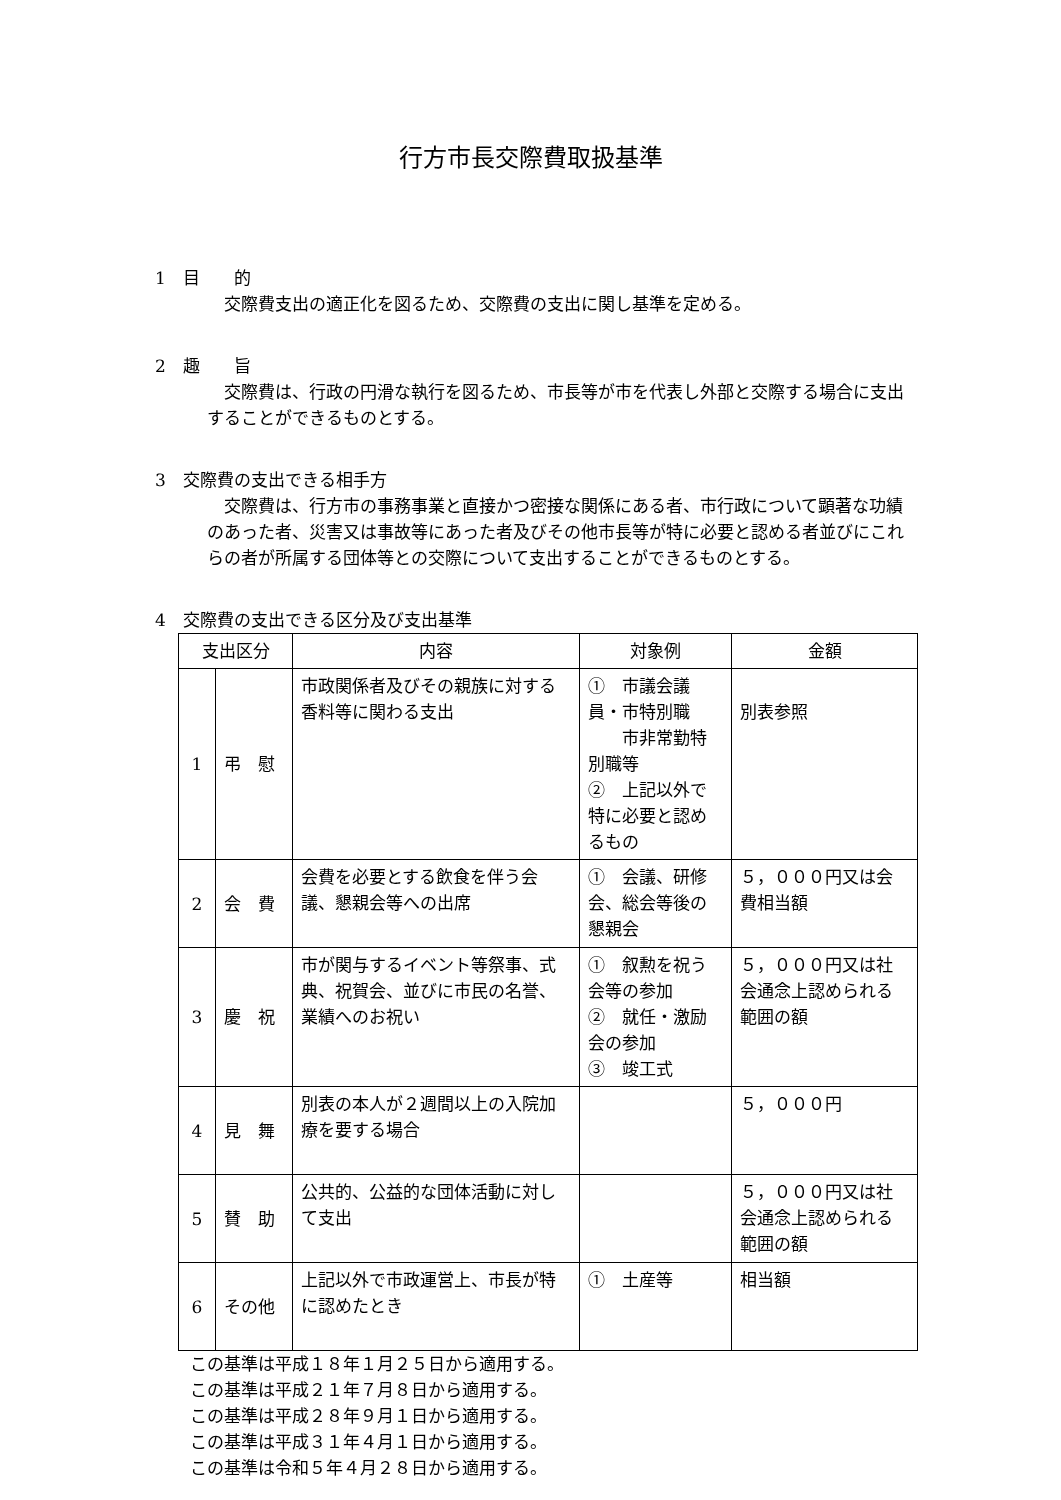行方市長交際費取扱基準
1　目　　的
交際費支出の適正化を図るため、交際費の支出に関し基準を定める。
2　趣　　旨
交際費は、行政の円滑な執行を図るため、市長等が市を代表し外部と交際する場合に支出することができるものとする。
3　交際費の支出できる相手方
交際費は、行方市の事務事業と直接かつ密接な関係にある者、市行政について顕著な功績のあった者、災害又は事故等にあった者及びその他市長等が特に必要と認める者並びにこれらの者が所属する団体等との交際について支出することができるものとする。
4　交際費の支出できる区分及び支出基準
| 支出区分 | | 内容 | 対象例 | 金額 |
| --- | --- | --- | --- | --- |
| 1 | 弔 慰 | 市政関係者及びその親族に対する香料等に関わる支出 | ① 市議会議員・市特別職 市非常勤特別職等 ② 上記以外で特に必要と認めるもの | 別表参照 |
| 2 | 会 費 | 会費を必要とする飲食を伴う会議、懇親会等への出席 | ① 会議、研修会、総会等後の懇親会 | ５，０００円又は会費相当額 |
| 3 | 慶 祝 | 市が関与するイベント等祭事、式典、祝賀会、並びに市民の名誉、業績へのお祝い | ① 叙勲を祝う会等の参加 ② 就任・激励会の参加 ③ 竣工式 | ５，０００円又は社会通念上認められる範囲の額 |
| 4 | 見 舞 | 別表の本人が２週間以上の入院加療を要する場合 | | ５，０００円 |
| 5 | 賛 助 | 公共的、公益的な団体活動に対して支出 | | ５，０００円又は社会通念上認められる範囲の額 |
| 6 | その他 | 上記以外で市政運営上、市長が特に認めたとき | ① 土産等 | 相当額 |
この基準は平成１８年１月２５日から適用する。
この基準は平成２１年７月８日から適用する。
この基準は平成２８年９月１日から適用する。
この基準は平成３１年４月１日から適用する。
この基準は令和５年４月２８日から適用する。